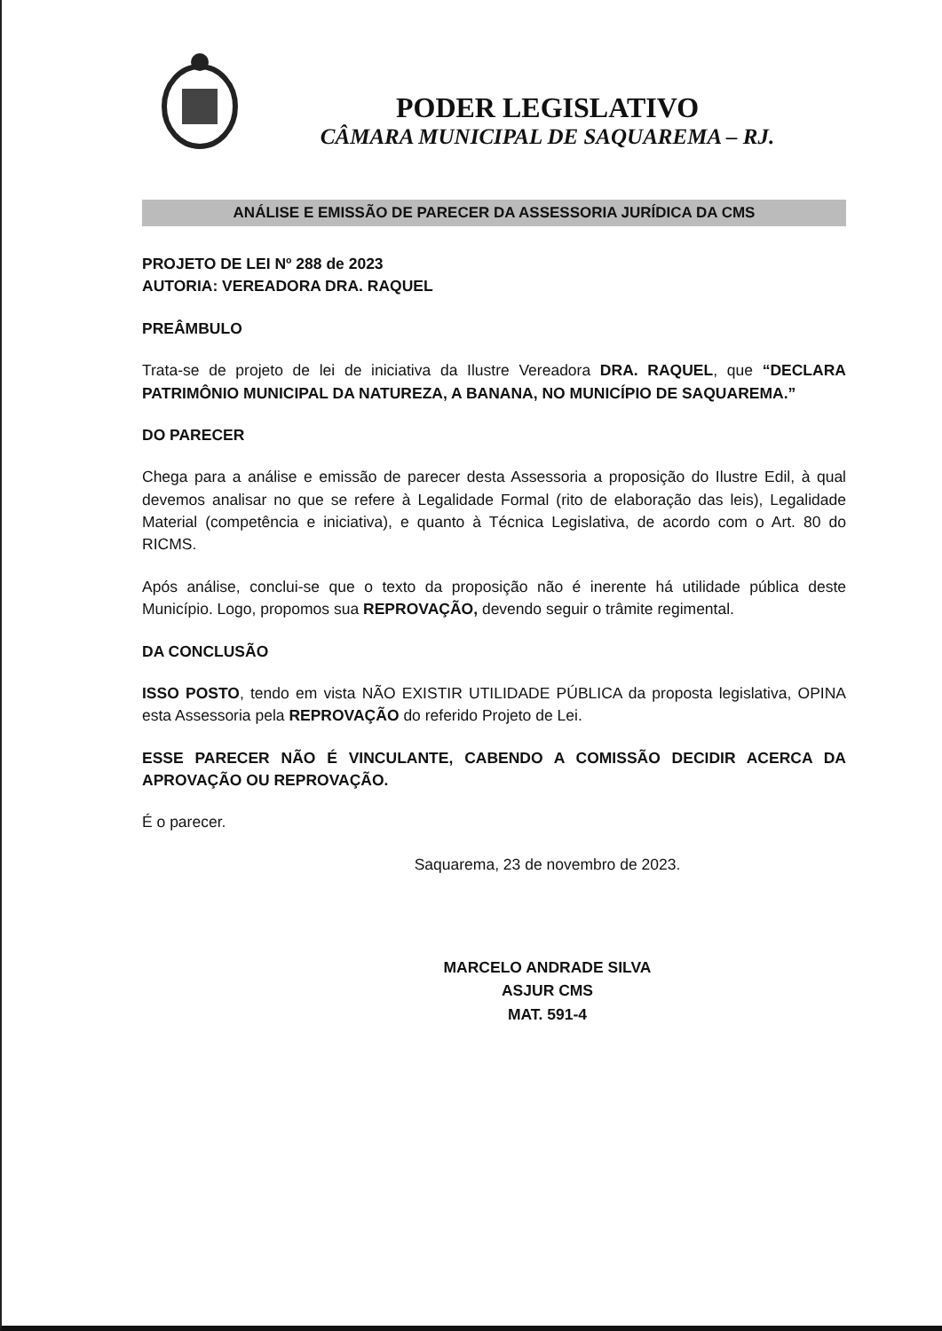PODER LEGISLATIVO
CÂMARA MUNICIPAL DE SAQUAREMA – RJ.
ANÁLISE E EMISSÃO DE PARECER DA ASSESSORIA JURÍDICA DA CMS
PROJETO DE LEI Nº 288 de 2023
AUTORIA: VEREADORA DRA. RAQUEL
PREÂMBULO
Trata-se de projeto de lei de iniciativa da Ilustre Vereadora DRA. RAQUEL, que “DECLARA PATRIMÔNIO MUNICIPAL DA NATUREZA, A BANANA, NO MUNICÍPIO DE SAQUAREMA.”
DO PARECER
Chega para a análise e emissão de parecer desta Assessoria a proposição do Ilustre Edil, à qual devemos analisar no que se refere à Legalidade Formal (rito de elaboração das leis), Legalidade Material (competência e iniciativa), e quanto à Técnica Legislativa, de acordo com o Art. 80 do RICMS.
Após análise, conclui-se que o texto da proposição não é inerente há utilidade pública deste Município. Logo, propomos sua REPROVAÇÃO, devendo seguir o trâmite regimental.
DA CONCLUSÃO
ISSO POSTO, tendo em vista NÃO EXISTIR UTILIDADE PÚBLICA da proposta legislativa, OPINA esta Assessoria pela REPROVAÇÃO do referido Projeto de Lei.
ESSE PARECER NÃO É VINCULANTE, CABENDO A COMISSÃO DECIDIR ACERCA DA APROVAÇÃO OU REPROVAÇÃO.
É o parecer.
Saquarema, 23 de novembro de 2023.
MARCELO ANDRADE SILVA
ASJUR CMS
MAT. 591-4